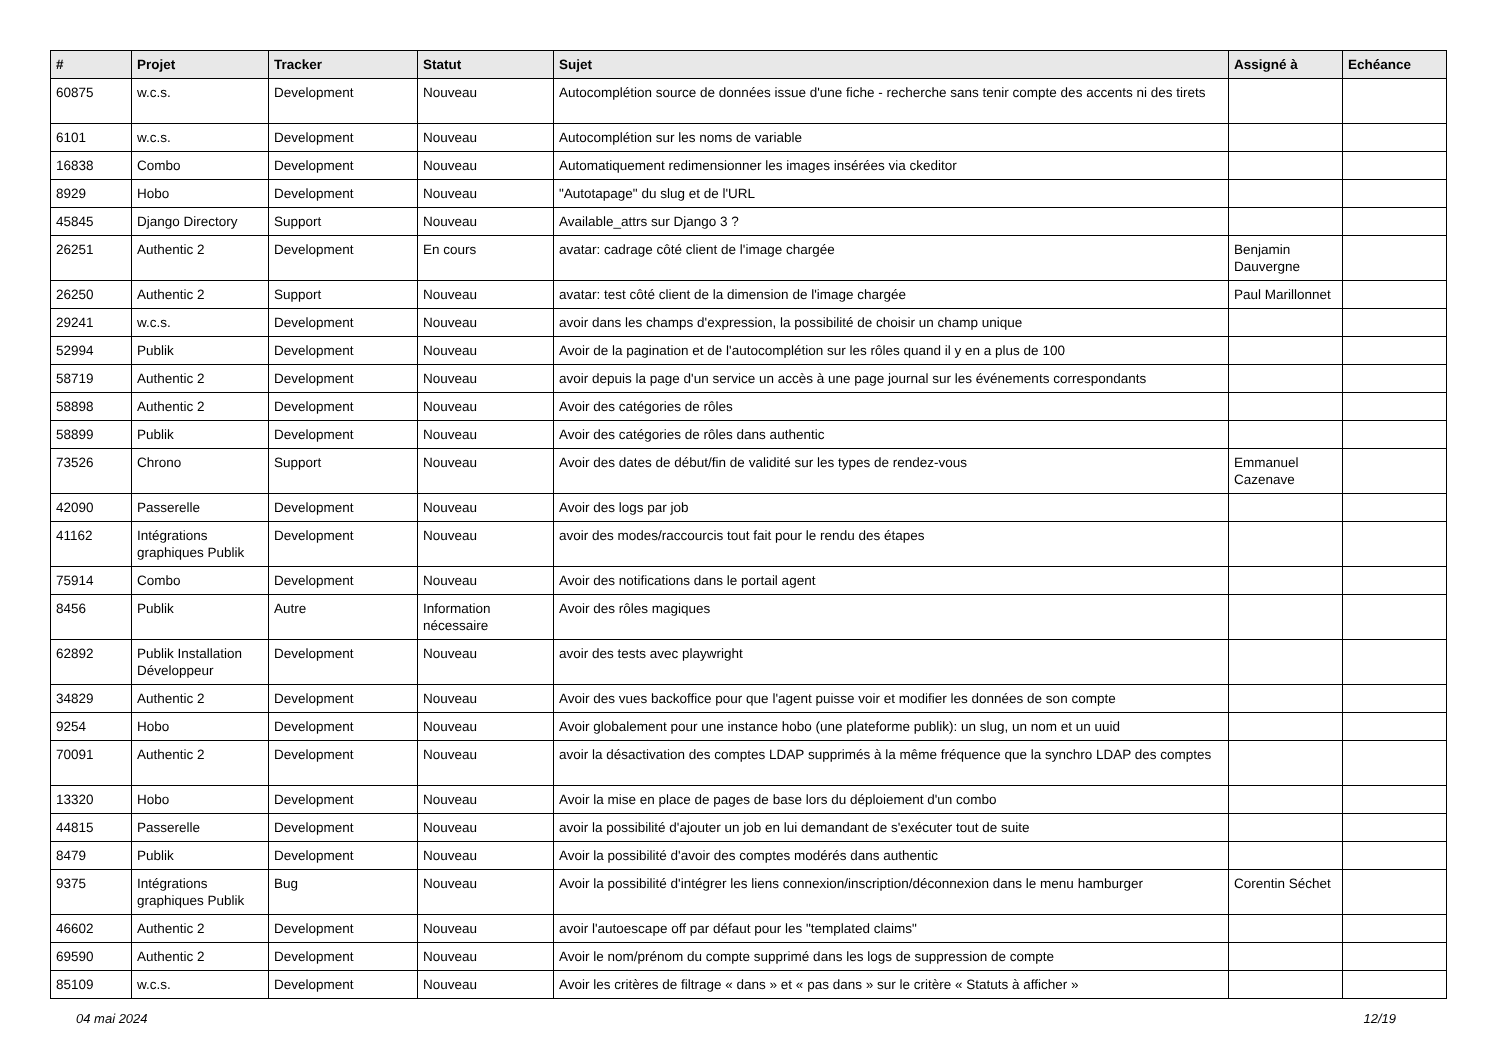| # | Projet | Tracker | Statut | Sujet | Assigné à | Echéance |
| --- | --- | --- | --- | --- | --- | --- |
| 60875 | w.c.s. | Development | Nouveau | Autocomplétion source de données issue d'une fiche - recherche sans tenir compte des accents ni des tirets | | |
| 6101 | w.c.s. | Development | Nouveau | Autocomplétion sur les noms de variable | | |
| 16838 | Combo | Development | Nouveau | Automatiquement redimensionner les images insérées via ckeditor | | |
| 8929 | Hobo | Development | Nouveau | "Autotapage" du slug et de l'URL | | |
| 45845 | Django Directory | Support | Nouveau | Available_attrs sur Django 3 ? | | |
| 26251 | Authentic 2 | Development | En cours | avatar: cadrage côté client de l'image chargée | Benjamin Dauvergne | |
| 26250 | Authentic 2 | Support | Nouveau | avatar: test côté client de la dimension de l'image chargée | Paul Marillonnet | |
| 29241 | w.c.s. | Development | Nouveau | avoir dans les champs d'expression, la possibilité de choisir un champ unique | | |
| 52994 | Publik | Development | Nouveau | Avoir de la pagination et de l'autocomplétion sur les rôles quand il y en a plus de 100 | | |
| 58719 | Authentic 2 | Development | Nouveau | avoir depuis la page d'un service un accès à une page journal sur les événements correspondants | | |
| 58898 | Authentic 2 | Development | Nouveau | Avoir des catégories de rôles | | |
| 58899 | Publik | Development | Nouveau | Avoir des catégories de rôles dans authentic | | |
| 73526 | Chrono | Support | Nouveau | Avoir des dates de début/fin de validité sur les types de rendez-vous | Emmanuel Cazenave | |
| 42090 | Passerelle | Development | Nouveau | Avoir des logs par job | | |
| 41162 | Intégrations graphiques Publik | Development | Nouveau | avoir des modes/raccourcis tout fait pour le rendu des étapes | | |
| 75914 | Combo | Development | Nouveau | Avoir des notifications dans le portail agent | | |
| 8456 | Publik | Autre | Information nécessaire | Avoir des rôles magiques | | |
| 62892 | Publik Installation Développeur | Development | Nouveau | avoir des tests avec playwright | | |
| 34829 | Authentic 2 | Development | Nouveau | Avoir des vues backoffice pour que l'agent puisse voir et modifier les données de son compte | | |
| 9254 | Hobo | Development | Nouveau | Avoir globalement pour une instance hobo (une plateforme publik): un slug, un nom et un uuid | | |
| 70091 | Authentic 2 | Development | Nouveau | avoir la désactivation des comptes LDAP supprimés à la même fréquence que la synchro LDAP des comptes | | |
| 13320 | Hobo | Development | Nouveau | Avoir la mise en place de pages de base lors du déploiement d'un combo | | |
| 44815 | Passerelle | Development | Nouveau | avoir la possibilité d'ajouter un job en lui demandant de s'exécuter tout de suite | | |
| 8479 | Publik | Development | Nouveau | Avoir la possibilité d'avoir des comptes modérés dans authentic | | |
| 9375 | Intégrations graphiques Publik | Bug | Nouveau | Avoir la possibilité d'intégrer les liens connexion/inscription/déconnexion dans le menu hamburger | Corentin Séchet | |
| 46602 | Authentic 2 | Development | Nouveau | avoir l'autoescape off par défaut pour les "templated claims" | | |
| 69590 | Authentic 2 | Development | Nouveau | Avoir le nom/prénom du compte supprimé dans les logs de suppression de compte | | |
| 85109 | w.c.s. | Development | Nouveau | Avoir les critères de filtrage « dans » et « pas dans » sur le critère « Statuts à afficher » | | |
04 mai 2024 12/19